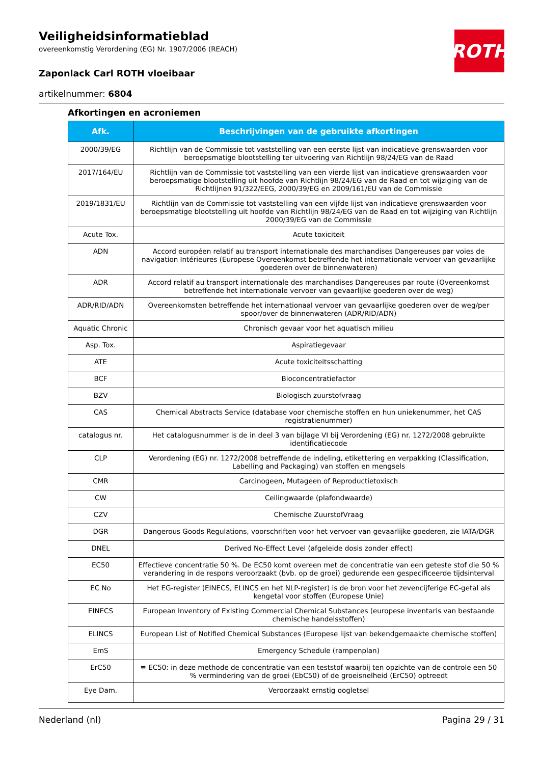ROTH
Veiligheidsinformatieblad
overeenkomstig Verordening (EG) Nr. 1907/2006 (REACH)
Zaponlack Carl ROTH vloeibaar
artikelnummer: 6804
Afkortingen en acroniemen
| Afk. | Beschrijvingen van de gebruikte afkortingen |
| --- | --- |
| 2000/39/EG | Richtlijn van de Commissie tot vaststelling van een eerste lijst van indicatieve grenswaarden voor beroepsmatige blootstelling ter uitvoering van Richtlijn 98/24/EG van de Raad |
| 2017/164/EU | Richtlijn van de Commissie tot vaststelling van een vierde lijst van indicatieve grenswaarden voor beroepsmatige blootstelling uit hoofde van Richtlijn 98/24/EG van de Raad en tot wijziging van de Richtlijnen 91/322/EEG, 2000/39/EG en 2009/161/EU van de Commissie |
| 2019/1831/EU | Richtlijn van de Commissie tot vaststelling van een vijfde lijst van indicatieve grenswaarden voor beroepsmatige blootstelling uit hoofde van Richtlijn 98/24/EG van de Raad en tot wijziging van Richtlijn 2000/39/EG van de Commissie |
| Acute Tox. | Acute toxiciteit |
| ADN | Accord européen relatif au transport internationale des marchandises Dangereuses par voies de navigation Intérieures (Europese Overeenkomst betreffende het internationale vervoer van gevaarlijke goederen over de binnenwateren) |
| ADR | Accord relatif au transport internationale des marchandises Dangereuses par route (Overeenkomst betreffende het internationale vervoer van gevaarlijke goederen over de weg) |
| ADR/RID/ADN | Overeenkomsten betreffende het internationaal vervoer van gevaarlijke goederen over de weg/per spoor/over de binnenwateren (ADR/RID/ADN) |
| Aquatic Chronic | Chronisch gevaar voor het aquatisch milieu |
| Asp. Tox. | Aspiratiegevaar |
| ATE | Acute toxiciteitsschatting |
| BCF | Bioconcentratiefactor |
| BZV | Biologisch zuurstofvraag |
| CAS | Chemical Abstracts Service (database voor chemische stoffen en hun uniekenummer, het CAS registratienummer) |
| catalogus nr. | Het catalogusnummer is de in deel 3 van bijlage VI bij Verordening (EG) nr. 1272/2008 gebruikte identificatiecode |
| CLP | Verordening (EG) nr. 1272/2008 betreffende de indeling, etikettering en verpakking (Classification, Labelling and Packaging) van stoffen en mengsels |
| CMR | Carcinogeen, Mutageen of Reproductietoxisch |
| CW | Ceilingwaarde (plafondwaarde) |
| CZV | Chemische ZuurstofVraag |
| DGR | Dangerous Goods Regulations, voorschriften voor het vervoer van gevaarlijke goederen, zie IATA/DGR |
| DNEL | Derived No-Effect Level (afgeleide dosis zonder effect) |
| EC50 | Effectieve concentratie 50 %. De EC50 komt overeen met de concentratie van een geteste stof die 50 % verandering in de respons veroorzaakt (bvb. op de groei) gedurende een gespecificeerde tijdsinterval |
| EC No | Het EG-register (EINECS, ELINCS en het NLP-register) is de bron voor het zevencijferige EC-getal als kengetal voor stoffen (Europese Unie) |
| EINECS | European Inventory of Existing Commercial Chemical Substances (europese inventaris van bestaande chemische handelsstoffen) |
| ELINCS | European List of Notified Chemical Substances (Europese lijst van bekendgemaakte chemische stoffen) |
| EmS | Emergency Schedule (rampenplan) |
| ErC50 | ≡ EC50: in deze methode de concentratie van een teststof waarbij ten opzichte van de controle een 50 % vermindering van de groei (EbC50) of de groeisnelheid (ErC50) optreedt |
| Eye Dam. | Veroorzaakt ernstig oogletsel |
Nederland (nl) Pagina 29 / 31